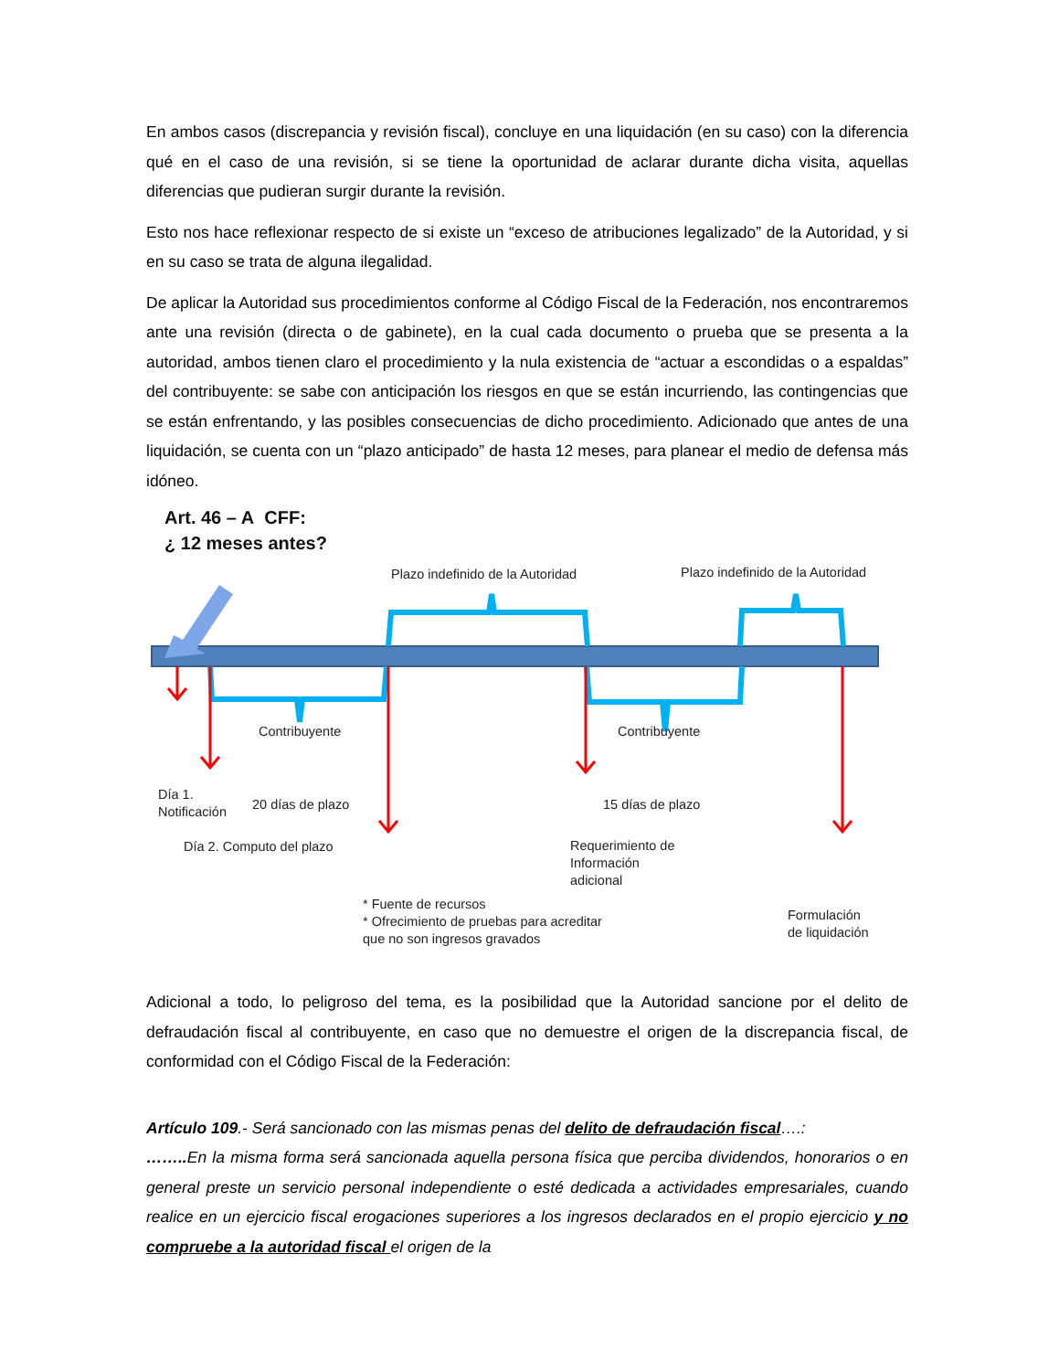En ambos casos (discrepancia y revisión fiscal), concluye en una liquidación (en su caso) con la diferencia qué en el caso de una revisión, si se tiene la oportunidad de aclarar durante dicha visita, aquellas diferencias que pudieran surgir durante la revisión.
Esto nos hace reflexionar respecto de si existe un “exceso de atribuciones legalizado” de la Autoridad, y si en su caso se trata de alguna ilegalidad.
De aplicar la Autoridad sus procedimientos conforme al Código Fiscal de la Federación, nos encontraremos ante una revisión (directa o de gabinete), en la cual cada documento o prueba que se presenta a la autoridad, ambos tienen claro el procedimiento y la nula existencia de “actuar a escondidas o a espaldas” del contribuyente: se sabe con anticipación los riesgos en que se están incurriendo, las contingencias que se están enfrentando, y las posibles consecuencias de dicho procedimiento. Adicionado que antes de una liquidación, se cuenta con un “plazo anticipado” de hasta 12 meses, para planear el medio de defensa más idóneo.
Art. 46 – A CFF:
¿ 12 meses antes?
Plazo indefinido de la Autoridad
Plazo indefinido de la Autoridad
Contribuyente Contribuyente
Día 1.
Notificación
20 días de plazo 15 días de plazo
Día 2. Computo del plazo
Requerimiento de
Información
adicional
* Fuente de recursos
* Ofrecimiento de pruebas para acreditar
que no son ingresos gravados
Formulación
de liquidación
Adicional a todo, lo peligroso del tema, es la posibilidad que la Autoridad sancione por el delito de defraudación fiscal al contribuyente, en caso que no demuestre el origen de la discrepancia fiscal, de conformidad con el Código Fiscal de la Federación:
Artículo 109.- Será sancionado con las mismas penas del delito de defraudación fiscal….:
…….. En la misma forma será sancionada aquella persona física que perciba dividendos, honorarios o en general preste un servicio personal independiente o esté dedicada a actividades empresariales, cuando realice en un ejercicio fiscal erogaciones superiores a los ingresos declarados en el propio ejercicio y no compruebe a la autoridad fiscal el origen de la